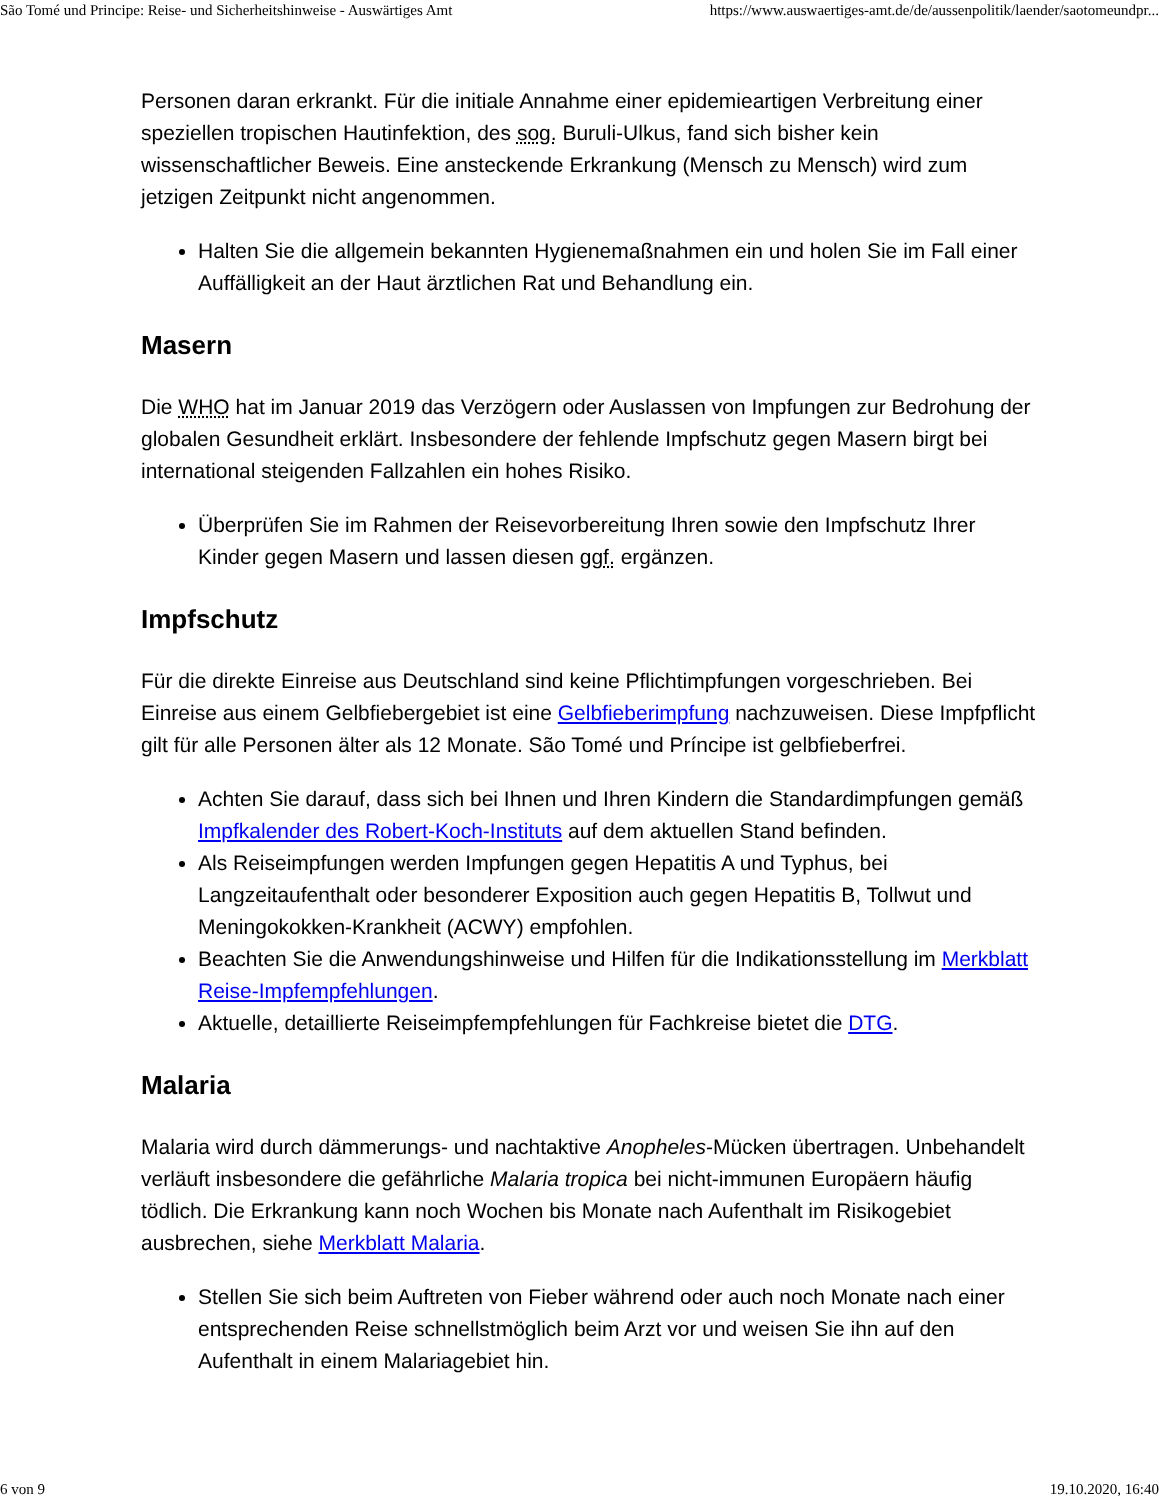São Tomé und Principe: Reise- und Sicherheitshinweise - Auswärtiges Amt https://www.auswaertiges-amt.de/de/aussenpolitik/laender/saotomeundpr...
Personen daran erkrankt. Für die initiale Annahme einer epidemieartigen Verbreitung einer speziellen tropischen Hautinfektion, des sog. Buruli-Ulkus, fand sich bisher kein wissenschaftlicher Beweis. Eine ansteckende Erkrankung (Mensch zu Mensch) wird zum jetzigen Zeitpunkt nicht angenommen.
Halten Sie die allgemein bekannten Hygienemaßnahmen ein und holen Sie im Fall einer Auffälligkeit an der Haut ärztlichen Rat und Behandlung ein.
Masern
Die WHO hat im Januar 2019 das Verzögern oder Auslassen von Impfungen zur Bedrohung der globalen Gesundheit erklärt. Insbesondere der fehlende Impfschutz gegen Masern birgt bei international steigenden Fallzahlen ein hohes Risiko.
Überprüfen Sie im Rahmen der Reisevorbereitung Ihren sowie den Impfschutz Ihrer Kinder gegen Masern und lassen diesen ggf. ergänzen.
Impfschutz
Für die direkte Einreise aus Deutschland sind keine Pflichtimpfungen vorgeschrieben. Bei Einreise aus einem Gelbfiebergebiet ist eine Gelbfieberimpfung nachzuweisen. Diese Impfpflicht gilt für alle Personen älter als 12 Monate. São Tomé und Príncipe ist gelbfieberfrei.
Achten Sie darauf, dass sich bei Ihnen und Ihren Kindern die Standardimpfungen gemäß Impfkalender des Robert-Koch-Instituts auf dem aktuellen Stand befinden.
Als Reiseimpfungen werden Impfungen gegen Hepatitis A und Typhus, bei Langzeitaufenthalt oder besonderer Exposition auch gegen Hepatitis B, Tollwut und Meningokokken-Krankheit (ACWY) empfohlen.
Beachten Sie die Anwendungshinweise und Hilfen für die Indikationsstellung im Merkblatt Reise-Impfempfehlungen.
Aktuelle, detaillierte Reiseimpfempfehlungen für Fachkreise bietet die DTG.
Malaria
Malaria wird durch dämmerungs- und nachtaktive Anopheles-Mücken übertragen. Unbehandelt verläuft insbesondere die gefährliche Malaria tropica bei nicht-immunen Europäern häufig tödlich. Die Erkrankung kann noch Wochen bis Monate nach Aufenthalt im Risikogebiet ausbrechen, siehe Merkblatt Malaria.
Stellen Sie sich beim Auftreten von Fieber während oder auch noch Monate nach einer entsprechenden Reise schnellstmöglich beim Arzt vor und weisen Sie ihn auf den Aufenthalt in einem Malariagebiet hin.
6 von 9 19.10.2020, 16:40